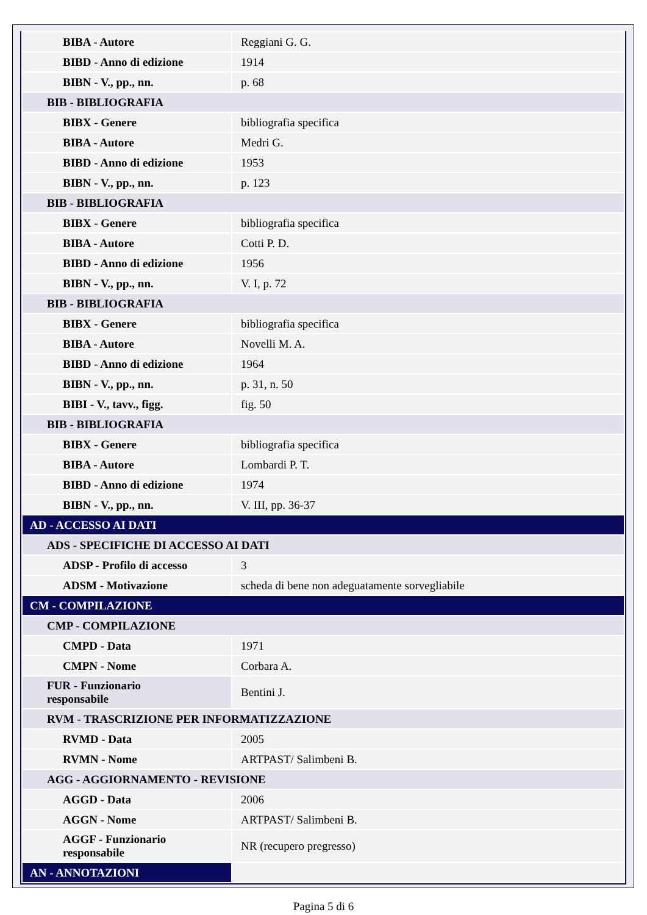| BIBA - Autore | Reggiani G. G. |
| BIBD - Anno di edizione | 1914 |
| BIBN - V., pp., nn. | p. 68 |
| BIB - BIBLIOGRAFIA | |
| BIBX - Genere | bibliografia specifica |
| BIBA - Autore | Medri G. |
| BIBD - Anno di edizione | 1953 |
| BIBN - V., pp., nn. | p. 123 |
| BIB - BIBLIOGRAFIA | |
| BIBX - Genere | bibliografia specifica |
| BIBA - Autore | Cotti P. D. |
| BIBD - Anno di edizione | 1956 |
| BIBN - V., pp., nn. | V. I, p. 72 |
| BIB - BIBLIOGRAFIA | |
| BIBX - Genere | bibliografia specifica |
| BIBA - Autore | Novelli M. A. |
| BIBD - Anno di edizione | 1964 |
| BIBN - V., pp., nn. | p. 31, n. 50 |
| BIBI - V., tavv., figg. | fig. 50 |
| BIB - BIBLIOGRAFIA | |
| BIBX - Genere | bibliografia specifica |
| BIBA - Autore | Lombardi P. T. |
| BIBD - Anno di edizione | 1974 |
| BIBN - V., pp., nn. | V. III, pp. 36-37 |
| AD - ACCESSO AI DATI | |
| ADS - SPECIFICHE DI ACCESSO AI DATI | |
| ADSP - Profilo di accesso | 3 |
| ADSM - Motivazione | scheda di bene non adeguatamente sorvegliabile |
| CM - COMPILAZIONE | |
| CMP - COMPILAZIONE | |
| CMPD - Data | 1971 |
| CMPN - Nome | Corbara A. |
| FUR - Funzionario responsabile | Bentini J. |
| RVM - TRASCRIZIONE PER INFORMATIZZAZIONE | |
| RVMD - Data | 2005 |
| RVMN - Nome | ARTPAST/ Salimbeni B. |
| AGG - AGGIORNAMENTO - REVISIONE | |
| AGGD - Data | 2006 |
| AGGN - Nome | ARTPAST/ Salimbeni B. |
| AGGF - Funzionario responsabile | NR (recupero pregresso) |
| AN - ANNOTAZIONI | |
Pagina 5 di 6